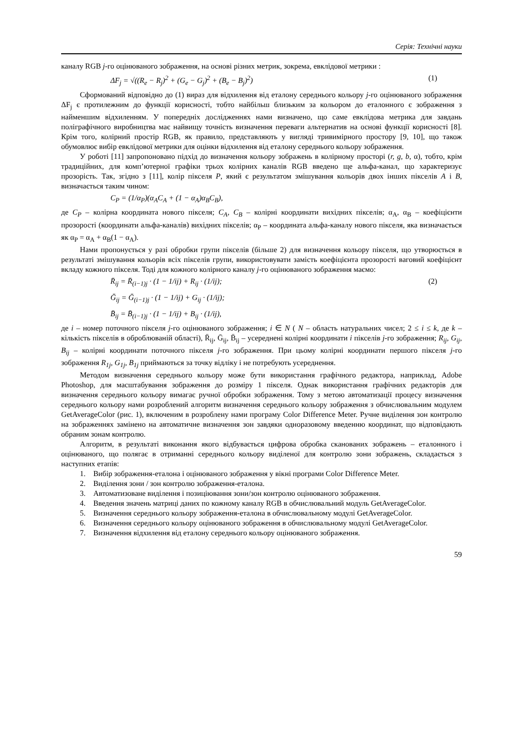Серія: Технічні науки
каналу RGB j-го оцінюваного зображення, на основі різних метрик, зокрема, евклідової метрики :
ΔF<sub>j</sub> = √((R<sub>e</sub> − R<sub>j</sub>)<sup>2</sup> + (G<sub>e</sub> − G<sub>j</sub>)<sup>2</sup> + (B<sub>e</sub> − B<sub>j</sub>)<sup>2</sup>) (1)
Сформований відповідно до (1) вираз для відхилення від еталону середнього кольору j-го оцінюваного зображення ΔF<sub>j</sub> є протилежним до функції корисності, тобто найбільш близьким за кольором до еталонного є зображення з найменшим відхиленням. У попередніх дослідженнях нами визначено, що саме евклідова метрика для завдань поліграфічного виробництва має найвищу точність визначення переваги альтернатив на основі функції корисності [8]. Крім того, колірний простір RGB, як правило, представляють у вигляді тривимірного простору [9, 10], що також обумовлює вибір евклідової метрики для оцінки відхилення від еталону середнього кольору зображення.
У роботі [11] запропоновано підхід до визначення кольору зображень в колірному просторі (r, g, b, α), тобто, крім традиційних, для комп’ютерної графіки трьох колірних каналів RGB введено ще альфа-канал, що характеризує прозорість. Так, згідно з [11], колір пікселя P, який є результатом змішування кольорів двох інших пікселів A і B, визначається таким чином:
C<sub>P</sub> = (1/α<sub>P</sub>)(α<sub>A</sub>C<sub>A</sub> + (1 − α<sub>A</sub>)α<sub>B</sub>C<sub>B</sub>),
де C<sub>P</sub> – колірна координата нового пікселя; C<sub>A</sub>, C<sub>B</sub> – колірні координати вихідних пікселів; α<sub>A</sub>, α<sub>B</sub> – коефіцієнти прозорості (координати альфа-каналів) вихідних пікселів; α<sub>P</sub> – координата альфа-каналу нового пікселя, яка визначається як α<sub>P</sub> = α<sub>A</sub> + α<sub>B</sub>(1 − α<sub>A</sub>).
Нами пропонується у разі обробки групи пікселів (більше 2) для визначення кольору пікселя, що утворюється в результаті змішування кольорів всіх пікселів групи, використовувати замість коефіцієнта прозорості ваговий коефіцієнт вкладу кожного пікселя. Тоді для кожного колірного каналу j-го оцінюваного зображення маємо:
R̄<sub>ij</sub> = R̄<sub>(i−1)j</sub> · (1 − 1/ij) + R<sub>ij</sub> · (1/ij); (2)
Ḡ<sub>ij</sub> = Ḡ<sub>(i−1)j</sub> · (1 − 1/ij) + G<sub>ij</sub> · (1/ij);
B̄<sub>ij</sub> = B̄<sub>(i−1)j</sub> · (1 − 1/ij) + B<sub>ij</sub> · (1/ij),
де i – номер поточного пікселя j-го оцінюваного зображення; i ∈ N ( N – область натуральних чисел; 2 ≤ i ≤ k, де k – кількість пікселів в оброблюваній області), R̄<sub>ij</sub>, Ḡ<sub>ij</sub>, B̄<sub>ij</sub> – усереднені колірні координати i пікселів j-го зображення; R<sub>ij</sub>, G<sub>ij</sub>, B<sub>ij</sub> – колірні координати поточного пікселя j-го зображення. При цьому колірні координати першого пікселя j-го зображення R<sub>1j</sub>, G<sub>1j</sub>, B<sub>1j</sub> приймаються за точку відліку і не потребують усереднення.
Методом визначення середнього кольору може бути використання графічного редактора, наприклад, Adobe Photoshop, для масштабування зображення до розміру 1 пікселя. Однак використання графічних редакторів для визначення середнього кольору вимагає ручної обробки зображення. Тому з метою автоматизації процесу визначення середнього кольору нами розроблений алгоритм визначення середнього кольору зображення з обчислювальним модулем GetAverageColor (рис. 1), включеним в розроблену нами програму Color Difference Meter. Ручне виділення зон контролю на зображеннях замінено на автоматичне визначення зон завдяки одноразовому введенню координат, що відповідають обраним зонам контролю.
Алгоритм, в результаті виконання якого відбувається цифрова обробка сканованих зображень – еталонного і оцінюваного, що полягає в отриманні середнього кольору виділеної для контролю зони зображень, складається з наступних етапів:
1. Вибір зображення-еталона і оцінюваного зображення у вікні програми Color Difference Meter.
2. Виділення зони / зон контролю зображення-еталона.
3. Автоматизоване виділення і позиціювання зони/зон контролю оцінюваного зображення.
4. Введення значень матриці даних по кожному каналу RGB в обчислювальний модуль GetAverageColor.
5. Визначення середнього кольору зображення-еталона в обчислювальному модулі GetAverageColor.
6. Визначення середнього кольору оцінюваного зображення в обчислювальному модулі GetAverageColor.
7. Визначення відхилення від еталону середнього кольору оцінюваного зображення.
59